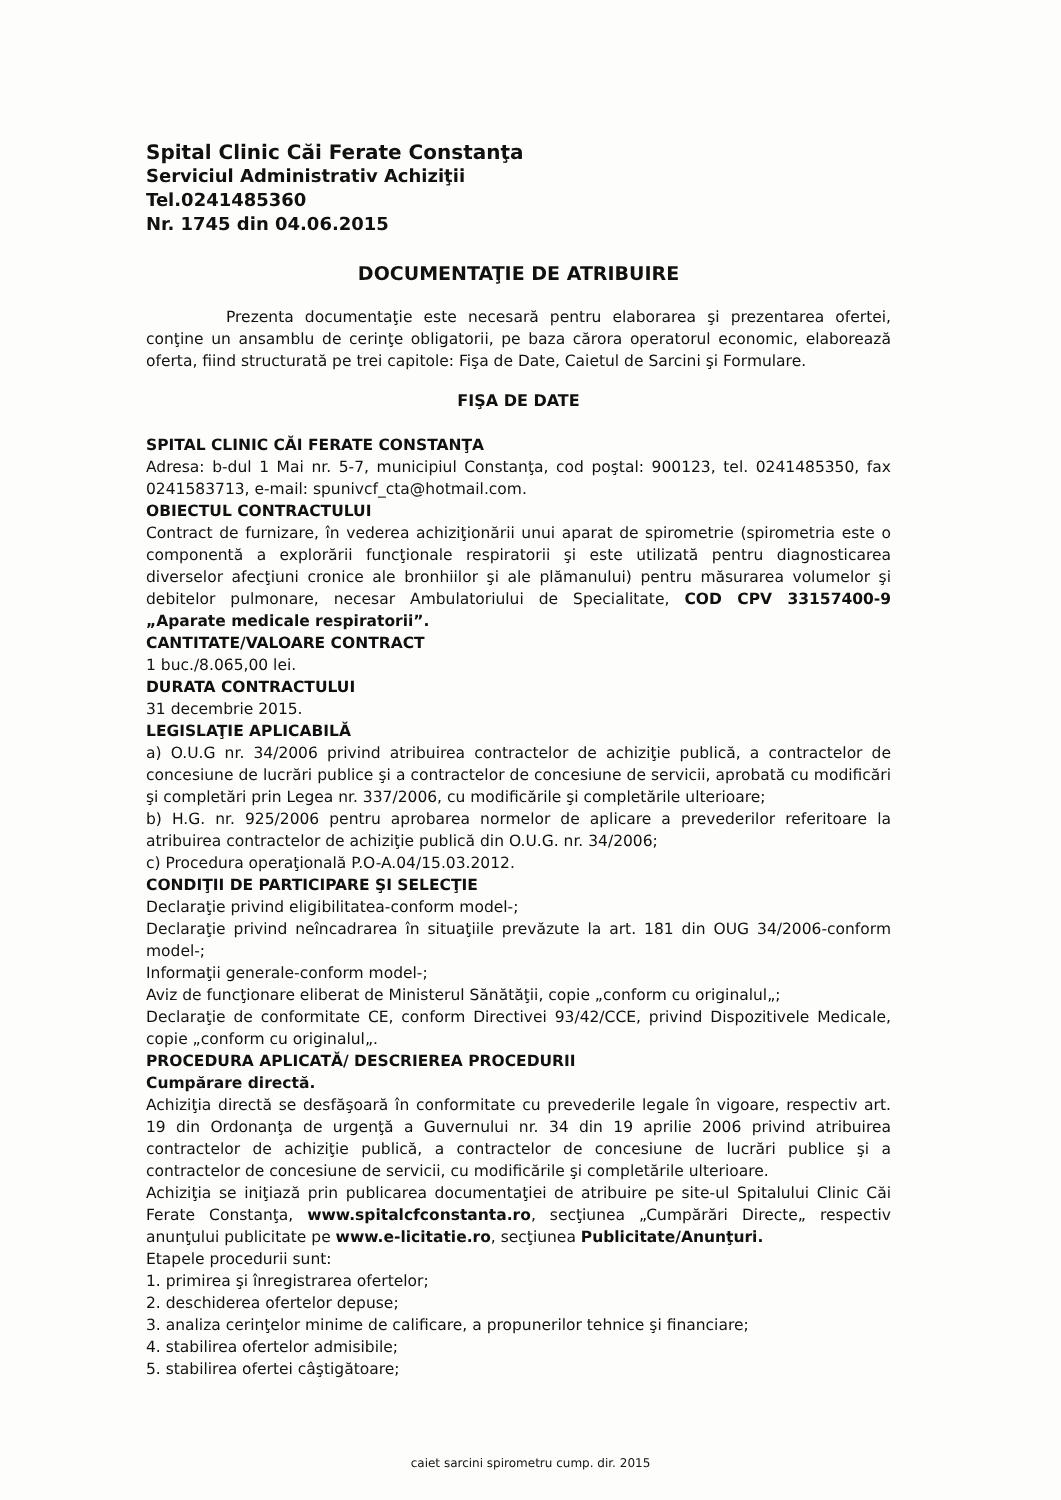Spital Clinic Căi Ferate Constanţa
Serviciul Administrativ Achiziţii
Tel.0241485360
Nr. 1745 din 04.06.2015
DOCUMENTAŢIE DE ATRIBUIRE
Prezenta documentaţie este necesară pentru elaborarea şi prezentarea ofertei, conţine un ansamblu de cerinţe obligatorii, pe baza cărora operatorul economic, elaborează oferta, fiind structurată pe trei capitole: Fişa de Date, Caietul de Sarcini şi Formulare.
FIŞA DE DATE
SPITAL CLINIC CĂI FERATE CONSTANŢA
Adresa: b-dul 1 Mai nr. 5-7, municipiul Constanţa, cod poştal: 900123, tel. 0241485350, fax 0241583713, e-mail: spunivcf_cta@hotmail.com.
OBIECTUL CONTRACTULUI
Contract de furnizare, în vederea achiziţionării unui aparat de spirometrie (spirometria este o componentă a explorării funcţionale respiratorii şi este utilizată pentru diagnosticarea diverselor afecţiuni cronice ale bronhiilor şi ale plămanului) pentru măsurarea volumelor şi debitelor pulmonare, necesar Ambulatoriului de Specialitate, COD CPV 33157400-9 „Aparate medicale respiratorii”.
CANTITATE/VALOARE CONTRACT
1 buc./8.065,00 lei.
DURATA CONTRACTULUI
31 decembrie 2015.
LEGISLAŢIE APLICABILĂ
a) O.U.G nr. 34/2006 privind atribuirea contractelor de achiziţie publică, a contractelor de concesiune de lucrări publice şi a contractelor de concesiune de servicii, aprobată cu modificări şi completări prin Legea nr. 337/2006, cu modificările şi completările ulterioare;
b) H.G. nr. 925/2006 pentru aprobarea normelor de aplicare a prevederilor referitoare la atribuirea contractelor de achiziţie publică din O.U.G. nr. 34/2006;
c) Procedura operaţională P.O-A.04/15.03.2012.
CONDIŢII DE PARTICIPARE ŞI SELECŢIE
Declaraţie privind eligibilitatea-conform model-;
Declaraţie privind neîncadrarea în situaţiile prevăzute la art. 181 din OUG 34/2006-conform model-;
Informaţii generale-conform model-;
Aviz de funcţionare eliberat de Ministerul Sănătăţii, copie „conform cu originalul„;
Declaraţie de conformitate CE, conform Directivei 93/42/CCE, privind Dispozitivele Medicale, copie „conform cu originalul„.
PROCEDURA APLICATĂ/ DESCRIEREA PROCEDURII
Cumpărare directă.
Achiziţia directă se desfăşoară în conformitate cu prevederile legale în vigoare, respectiv art. 19 din Ordonanţa de urgenţă a Guvernului nr. 34 din 19 aprilie 2006 privind atribuirea contractelor de achiziţie publică, a contractelor de concesiune de lucrări publice şi a contractelor de concesiune de servicii, cu modificările şi completările ulterioare.
Achiziţia se iniţiază prin publicarea documentaţiei de atribuire pe site-ul Spitalului Clinic Căi Ferate Constanţa, www.spitalcfconstanta.ro, secţiunea „Cumpărări Directe„ respectiv anunţului publicitate pe www.e-licitatie.ro, secţiunea Publicitate/Anunţuri.
Etapele procedurii sunt:
1. primirea şi înregistrarea ofertelor;
2. deschiderea ofertelor depuse;
3. analiza cerinţelor minime de calificare, a propunerilor tehnice şi financiare;
4. stabilirea ofertelor admisibile;
5. stabilirea ofertei câştigătoare;
caiet sarcini spirometru cump. dir. 2015